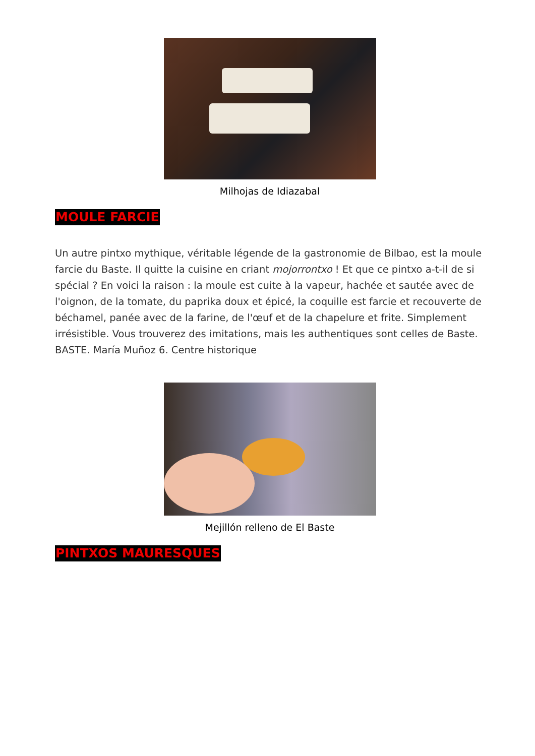Milhojas de Idiazabal
MOULE FARCIE
Un autre pintxo mythique, véritable légende de la gastronomie de Bilbao, est la moule farcie du Baste. Il quitte la cuisine en criant mojorrontxo ! Et que ce pintxo a-t-il de si spécial ? En voici la raison : la moule est cuite à la vapeur, hachée et sautée avec de l'oignon, de la tomate, du paprika doux et épicé, la coquille est farcie et recouverte de béchamel, panée avec de la farine, de l'œuf et de la chapelure et frite. Simplement irrésistible. Vous trouverez des imitations, mais les authentiques sont celles de Baste. BASTE. María Muñoz 6. Centre historique
Mejillón relleno de El Baste
PINTXOS MAURESQUES